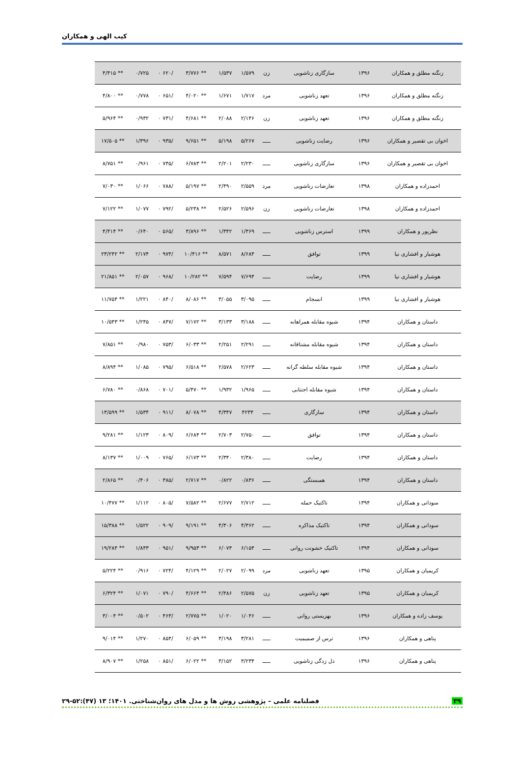کیب الهی و همکاران
| زنگنه مطلق و همکاران | ۱۳۹۶ | سازگاری زناشویی | زن | ۱/۵۷۹ | ۱/۵۳۷ | ** ۳/۷۷۶ | /۶۲۰ ۰ | ۰/۷۲۵ | ** ۴/۴۱۵ |
| زنگنه مطلق و همکاران | ۱۳۹۶ | تعهد زناشویی | مرد | ۱/۷۱۷ | ۱/۶۷۱ | ** ۴/۰۲۰ | /۶۵۱ ۰ | ۰/۷۷۸ | ** ۴/۸۰۰ |
| زنگنه مطلق و همکاران | ۱۳۹۶ | تعهد زناشویی | زن | ۲/۱۴۶ | ۲/۰۸۸ | ** ۴/۶۸۱ | /۷۳۱ ۰ | ۰/۹۳۲ | ** ۵/۹۶۴ |
| اخوان بی تقصیر و همکاران | ۱۳۹۶ | رضایت زناشویی | ـــــ | ۵/۲۶۷ | ۵/۱۹۸ | ** ۹/۶۵۱ | /۹۳۵ ۰ | ۱/۳۹۶ | ** ۱۷/۵۰۵ |
| اخوان بی تقصیر و همکاران | ۱۳۹۶ | سازگاری زناشویی | ـــــ | ۲/۲۳۰ | ۲/۲۰۱ | ** ۶/۷۸۳ | /۷۴۵ ۰ | ۰/۹۶۱ | ** ۸/۷۵۱ |
| احمدزاده و همکاران | ۱۳۹۸ | تعارضات زناشویی | مرد | ۲/۵۵۹ | ۲/۴۹۰ | ** ۵/۱۹۷ | /۷۸۸ ۰ | ۱/۰۶۶ | ** ۷/۰۳۰ |
| احمدزاده و همکاران | ۱۳۹۸ | تعارضات زناشویی | زن | ۲/۵۹۶ | ۲/۵۲۶ | ** ۵/۲۳۸ | /۷۹۲ ۰ | ۱/۰۷۷ | ** ۷/۱۲۲ |
| نظرپور و همکاران | ۱۳۹۹ | استرس زناشویی | ـــــ | ۱/۳۶۹ | ۱/۳۴۲ | ** ۳/۸۹۶ | /۵۶۵ ۰ | ۰/۶۴۰ | ** ۴/۴۱۴ |
| هوشیار و افشاری نیا | ۱۳۹۹ | توافق | ـــــ | ۸/۶۸۴ | ۸/۵۷۱ | ** ۱۰/۴۱۶ | /۹۷۴ ۰ | ۲/۱۷۴ | ** ۲۳/۲۴۲ |
| هوشیار و افشاری نیا | ۱۳۹۹ | رضایت | ـــــ | ۷/۶۹۴ | ۷/۵۹۴ | ** ۱۰/۲۸۲ | /۹۶۸ ۰ | ۲/۰۵۷ | ** ۲۱/۸۵۱ |
| هوشیار و افشاری نیا | ۱۳۹۹ | انسجام | ـــــ | ۳/۰۹۵ | ۳/۰۵۵ | ** ۸/۰۸۶ | /۸۴۰ ۰ | ۱/۲۲۱ | ** ۱۱/۷۵۴ |
| داستان و همکاران | ۱۳۹۴ | شیوه مقابله همراهانه | ـــــ | ۳/۱۸۸ | ۳/۱۳۳ | ** ۷/۱۷۲ | /۸۴۷ ۰ | ۱/۲۴۵ | ** ۱۰/۵۴۳ |
| داستان و همکاران | ۱۳۹۴ | شیوه مقابله مشتاقانه | ـــــ | ۲/۲۹۱ | ۲/۲۵۱ | ** ۶/۰۳۳ | /۷۵۳ ۰ | ۰/۹۸۰ | ** ۷/۸۵۱ |
| داستان و همکاران | ۱۳۹۴ | شیوه مقابله سلطه گرانه | ـــــ | ۲/۶۲۳ | ۲/۵۷۸ | ** ۶/۵۱۸ | /۷۹۵ ۰ | ۱/۰۸۵ | ** ۸/۸۹۴ |
| داستان و همکاران | ۱۳۹۴ | شیوه مقابله اجتنابی | ـــــ | ۱/۹۶۵ | ۱/۹۳۲ | ** ۵/۴۷۰ | /۷۰۱ ۰ | ۰/۸۶۸ | ** ۶/۷۸۰ |
| داستان و همکاران | ۱۳۹۴ | سازگاری | ـــــ | ۴۲۳۴ | ۴/۳۴۷ | ** ۸/۰۷۸ | /۹۱۱ ۰ | ۱/۵۳۴ | ** ۱۳/۵۹۹ |
| داستان و همکاران | ۱۳۹۴ | توافق | ـــــ | ۲/۷۵۰ | ۲/۷۰۳ | ** ۶/۶۸۴ | /۸۰۹ ۰ | ۱/۱۲۳ | ** ۹/۲۸۱ |
| داستان و همکاران | ۱۳۹۴ | رضایت | ـــــ | ۲/۳۸۰ | ۲/۳۴۰ | ** ۶/۱۷۳ | /۷۶۵ ۰ | ۱/۰۰۹ | ** ۸/۱۳۷ |
| داستان و همکاران | ۱۳۹۴ | همبستگی | ـــــ | ۰/۸۳۶ | ۰/۸۲۲ | ** ۲/۷۱۷ | /۳۸۵ ۰ | ۰/۴۰۶ | ** ۲/۸۶۵ |
| سودانی و همکاران | ۱۳۹۴ | تاکتیک حمله | ـــــ | ۲/۷۱۲ | ۲/۶۷۷ | ** ۷/۵۸۲ | /۸۰۵ ۰ | ۱/۱۱۲ | ** ۱۰/۴۷۷ |
| سودانی و همکاران | ۱۳۹۴ | تاکتیک مذاکره | ـــــ | ۴/۳۶۲ | ۴/۳۰۶ | ** ۹/۱۹۱ | /۹۰۹ ۰ | ۱/۵۲۲ | ** ۱۵/۳۸۸ |
| سودانی و همکاران | ۱۳۹۴ | تاکتیک خشونت روانی | ـــــ | ۶/۱۵۴ | ۶/۰۷۴ | ** ۹/۹۵۳ | /۹۵۱ ۰ | ۱/۸۴۳ | ** ۱۹/۲۸۴ |
| کریمیان و همکاران | ۱۳۹۵ | تعهد زناشویی | مرد | ۲/۰۹۹ | ۲/۰۲۷ | ** ۴/۱۲۹ | /۷۲۴ ۰ | ۰/۹۱۶ | ** ۵/۲۲۴ |
| کریمیان و همکاران | ۱۳۹۵ | تعهد زناشویی | زن | ۲/۵۷۵ | ۲/۴۸۶ | ** ۴/۶۶۴ | /۷۹۰ ۰ | ۱/۰۷۱ | ** ۶/۳۲۴ |
| یوسف زاده و همکاران | ۱۳۹۶ | بهزیستی روانی | ـــــ | ۱/۰۴۶ | ۱/۰۲۰ | ** ۲/۷۷۵ | /۴۶۳ ۰ | ۰/۵۰۲ | ** ۳/۰۰۴ |
| پناهی و همکاران | ۱۳۹۶ | ترس از صمیمیت | ـــــ | ۳/۲۸۱ | ۳/۱۹۸ | ** ۶/۰۵۹ | /۸۵۴ ۰ | ۱/۲۷۰ | ** ۹/۰۱۴ |
| پناهی و همکاران | ۱۳۹۶ | دل زدگی زناشویی | ـــــ | ۳/۲۳۴ | ۳/۱۵۲ | ** ۶/۰۲۲ | /۸۵۱ ۰ | ۱/۲۵۸ | ** ۸/۹۰۷ |
۳۹ فصلنامه علمی – پژوهشی روش ها و مدل های روان‌شناختی. ۱۴۰۱؛ ۱۳ (۴۷):۵۲-۲۹